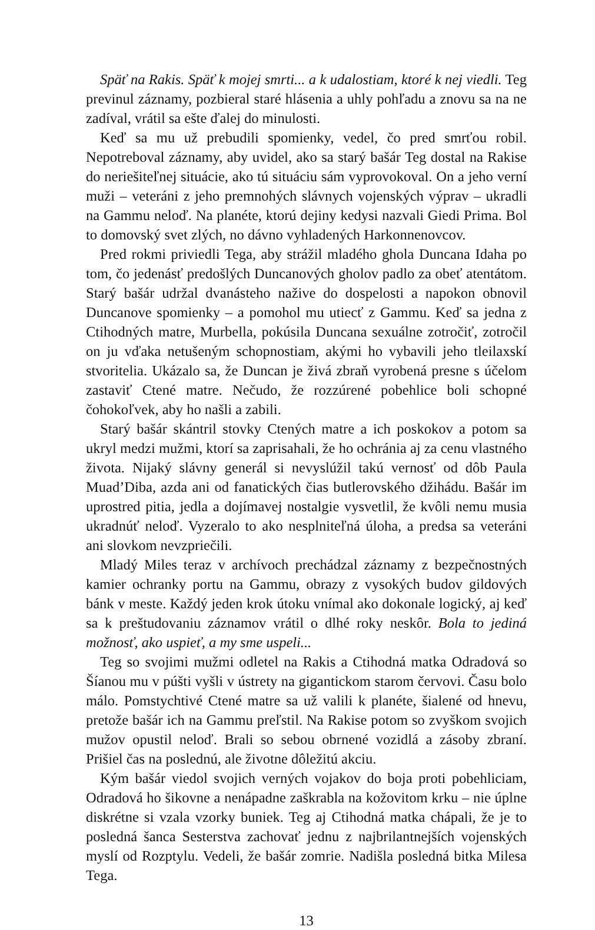Späť na Rakis. Späť k mojej smrti... a k udalostiam, ktoré k nej viedli. Teg previnul záznamy, pozbieral staré hlásenia a uhly pohľadu a znovu sa na ne zadíval, vrátil sa ešte ďalej do minulosti.
Keď sa mu už prebudili spomienky, vedel, čo pred smrťou robil. Nepotreboval záznamy, aby uvidel, ako sa starý bašár Teg dostal na Rakise do neriešiteľnej situácie, ako tú situáciu sám vyprovokoval. On a jeho verní muži – veteráni z jeho premnohých slávnych vojenských výprav – ukradli na Gammu neloď. Na planéte, ktorú dejiny kedysi nazvali Giedi Prima. Bol to domovský svet zlých, no dávno vyhladených Harkonnenovcov.
Pred rokmi priviedli Tega, aby strážil mladého ghola Duncana Idaha po tom, čo jedenásť predošlých Duncanových gholov padlo za obeť atentátom. Starý bašár udržal dvanásteho nažive do dospelosti a napokon obnovil Duncanove spomienky – a pomohol mu utiecť z Gammu. Keď sa jedna z Ctihodných matre, Murbella, pokúsila Duncana sexuálne zotročiť, zotročil on ju vďaka netušeným schopnostiam, akými ho vybavili jeho tleilaxskí stvoritelia. Ukázalo sa, že Duncan je živá zbraň vyrobená presne s účelom zastaviť Ctené matre. Nečudo, že rozzúrené pobehlice boli schopné čohokoľvek, aby ho našli a zabili.
Starý bašár skántril stovky Ctených matre a ich poskokov a potom sa ukryl medzi mužmi, ktorí sa zaprisahali, že ho ochránia aj za cenu vlastného života. Nijaký slávny generál si nevyslúžil takú vernosť od dôb Paula Muad’Diba, azda ani od fanatických čias butlerovského džihádu. Bašár im uprostred pitia, jedla a dojímavej nostalgie vysvetlil, že kvôli nemu musia ukradnúť neloď. Vyzeralo to ako nesplniteľná úloha, a predsa sa veteráni ani slovkom nevzpriečili.
Mladý Miles teraz v archívoch prechádzal záznamy z bezpečnostných kamier ochranky portu na Gammu, obrazy z vysokých budov gildových bánk v meste. Každý jeden krok útoku vnímal ako dokonale logický, aj keď sa k preštudovaniu záznamov vrátil o dlhé roky neskôr. Bola to jediná možnosť, ako uspieť, a my sme uspeli...
Teg so svojimi mužmi odletel na Rakis a Ctihodná matka Odradová so Šíanou mu v púšti vyšli v ústrety na gigantickom starom červovi. Času bolo málo. Pomstychtivé Ctené matre sa už valili k planéte, šialené od hnevu, pretože bašár ich na Gammu preľstil. Na Rakise potom so zvyškom svojich mužov opustil neloď. Brali so sebou obrnené vozidlá a zásoby zbraní. Prišiel čas na poslednú, ale životne dôležitú akciu.
Kým bašár viedol svojich verných vojakov do boja proti pobehliciam, Odradová ho šikovne a nenápadne zaškrabla na kožovitom krku – nie úplne diskrétne si vzala vzorky buniek. Teg aj Ctihodná matka chápali, že je to posledná šanca Sesterstva zachovať jednu z najbrilantnejších vojenských myslí od Rozptylu. Vedeli, že bašár zomrie. Nadišla posledná bitka Milesa Tega.
13